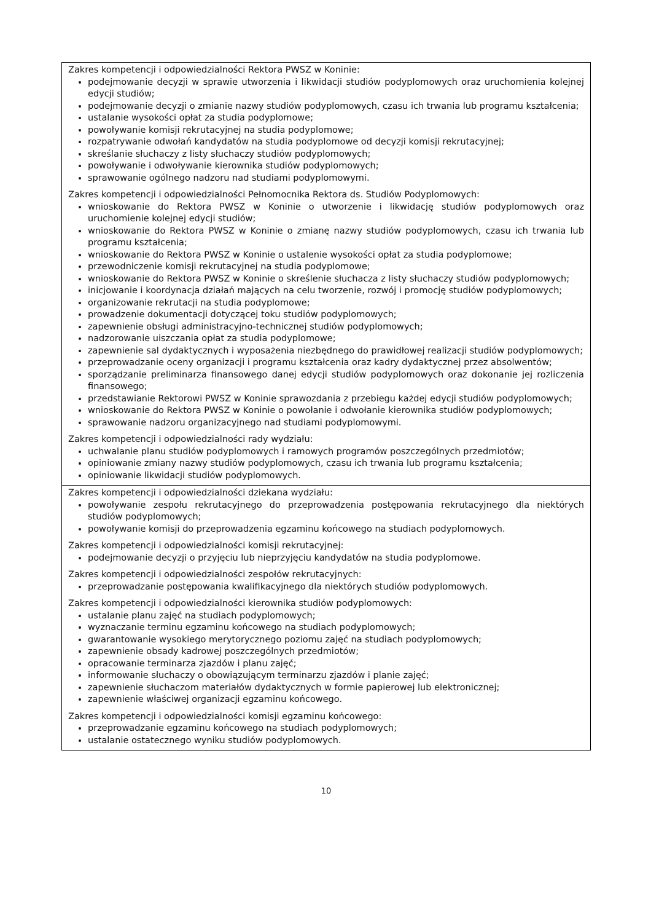| Zakres kompetencji i odpowiedzialności Rektora PWSZ w Koninie: podejmowanie decyzji w sprawie utworzenia i likwidacji studiów podyplomowych oraz uruchomienia kolejnej edycji studiów; podejmowanie decyzji o zmianie nazwy studiów podyplomowych, czasu ich trwania lub programu kształcenia; ustalanie wysokości opłat za studia podyplomowe; powoływanie komisji rekrutacyjnej na studia podyplomowe; rozpatrywanie odwołań kandydatów na studia podyplomowe od decyzji komisji rekrutacyjnej; skreślanie słuchaczy z listy słuchaczy studiów podyplomowych; powoływanie i odwoływanie kierownika studiów podyplomowych; sprawowanie ogólnego nadzoru nad studiami podyplomowymi. Zakres kompetencji i odpowiedzialności Pełnomocnika Rektora ds. Studiów Podyplomowych: wnioskowanie do Rektora PWSZ w Koninie o utworzenie i likwidację studiów podyplomowych oraz uruchomienie kolejnej edycji studiów; wnioskowanie do Rektora PWSZ w Koninie o zmianę nazwy studiów podyplomowych, czasu ich trwania lub programu kształcenia; wnioskowanie do Rektora PWSZ w Koninie o ustalenie wysokości opłat za studia podyplomowe; przewodniczenie komisji rekrutacyjnej na studia podyplomowe; wnioskowanie do Rektora PWSZ w Koninie o skreślenie słuchacza z listy słuchaczy studiów podyplomowych; inicjowanie i koordynacja działań mających na celu tworzenie, rozwój i promocję studiów podyplomowych; organizowanie rekrutacji na studia podyplomowe; prowadzenie dokumentacji dotyczącej toku studiów podyplomowych; zapewnienie obsługi administracyjno-technicznej studiów podyplomowych; nadzorowanie uiszczania opłat za studia podyplomowe; zapewnienie sal dydaktycznych i wyposażenia niezbędnego do prawidłowej realizacji studiów podyplomowych; przeprowadzanie oceny organizacji i programu kształcenia oraz kadry dydaktycznej przez absolwentów; sporządzanie preliminarza finansowego danej edycji studiów podyplomowych oraz dokonanie jej rozliczenia finansowego; przedstawianie Rektorowi PWSZ w Koninie sprawozdania z przebiegu każdej edycji studiów podyplomowych; wnioskowanie do Rektora PWSZ w Koninie o powołanie i odwołanie kierownika studiów podyplomowych; sprawowanie nadzoru organizacyjnego nad studiami podyplomowymi. Zakres kompetencji i odpowiedzialności rady wydziału: uchwalanie planu studiów podyplomowych i ramowych programów poszczególnych przedmiotów; opiniowanie zmiany nazwy studiów podyplomowych, czasu ich trwania lub programu kształcenia; opiniowanie likwidacji studiów podyplomowych. |
| Zakres kompetencji i odpowiedzialności dziekana wydziału: powoływanie zespołu rekrutacyjnego do przeprowadzenia postępowania rekrutacyjnego dla niektórych studiów podyplomowych; powoływanie komisji do przeprowadzenia egzaminu końcowego na studiach podyplomowych. Zakres kompetencji i odpowiedzialności komisji rekrutacyjnej: podejmowanie decyzji o przyjęciu lub nieprzyjęciu kandydatów na studia podyplomowe. Zakres kompetencji i odpowiedzialności zespołów rekrutacyjnych: przeprowadzanie postępowania kwalifikacyjnego dla niektórych studiów podyplomowych. Zakres kompetencji i odpowiedzialności kierownika studiów podyplomowych: ustalanie planu zajęć na studiach podyplomowych; wyznaczanie terminu egzaminu końcowego na studiach podyplomowych; gwarantowanie wysokiego merytorycznego poziomu zajęć na studiach podyplomowych; zapewnienie obsady kadrowej poszczególnych przedmiotów; opracowanie terminarza zjazdów i planu zajęć; informowanie słuchaczy o obowiązującym terminarzu zjazdów i planie zajęć; zapewnienie słuchaczom materiałów dydaktycznych w formie papierowej lub elektronicznej; zapewnienie właściwej organizacji egzaminu końcowego. Zakres kompetencji i odpowiedzialności komisji egzaminu końcowego: przeprowadzanie egzaminu końcowego na studiach podyplomowych; ustalanie ostatecznego wyniku studiów podyplomowych. |
10